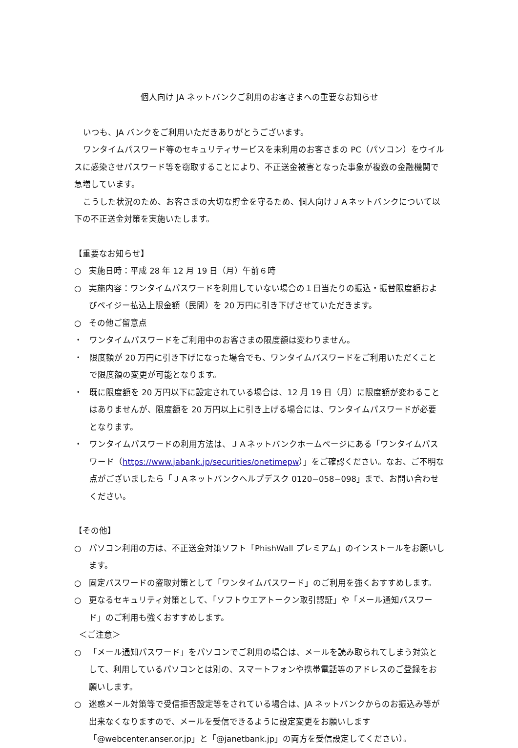個人向け JA ネットバンクご利用のお客さまへの重要なお知らせ
いつも、JA バンクをご利用いただきありがとうございます。
ワンタイムパスワード等のセキュリティサービスを未利用のお客さまの PC（パソコン）をウイルスに感染させパスワード等を窃取することにより、不正送金被害となった事象が複数の金融機関で急増しています。
こうした状況のため、お客さまの大切な貯金を守るため、個人向けＪＡネットバンクについて以下の不正送金対策を実施いたします。
【重要なお知らせ】
○ 実施日時：平成 28 年 12 月 19 日（月）午前６時
○ 実施内容：ワンタイムパスワードを利用していない場合の１日当たりの振込・振替限度額およびペイジー払込上限金額（民間）を 20 万円に引き下げさせていただきます。
○ その他ご留意点
・ ワンタイムパスワードをご利用中のお客さまの限度額は変わりません。
・ 限度額が 20 万円に引き下げになった場合でも、ワンタイムパスワードをご利用いただくことで限度額の変更が可能となります。
・ 既に限度額を 20 万円以下に設定されている場合は、12 月 19 日（月）に限度額が変わることはありませんが、限度額を 20 万円以上に引き上げる場合には、ワンタイムパスワードが必要となります。
・ ワンタイムパスワードの利用方法は、ＪＡネットバンクホームページにある「ワンタイムパスワード（https://www.jabank.jp/securities/onetimepw）」をご確認ください。なお、ご不明な点がございましたら「ＪＡネットバンクヘルプデスク 0120−058−098」まで、お問い合わせください。
【その他】
○ パソコン利用の方は、不正送金対策ソフト「PhishWall プレミアム」のインストールをお願いします。
○ 固定パスワードの盗取対策として「ワンタイムパスワード」のご利用を強くおすすめします。
○ 更なるセキュリティ対策として、「ソフトウエアトークン取引認証」や「メール通知パスワード」のご利用も強くおすすめします。
＜ご注意＞
○ 「メール通知パスワード」をパソコンでご利用の場合は、メールを読み取られてしまう対策として、利用しているパソコンとは別の、スマートフォンや携帯電話等のアドレスのご登録をお願いします。
○ 迷惑メール対策等で受信拒否設定等をされている場合は、JA ネットバンクからのお振込み等が出来なくなりますので、メールを受信できるように設定変更をお願いします「@webcenter.anser.or.jp」と「@janetbank.jp」の両方を受信設定してください）。